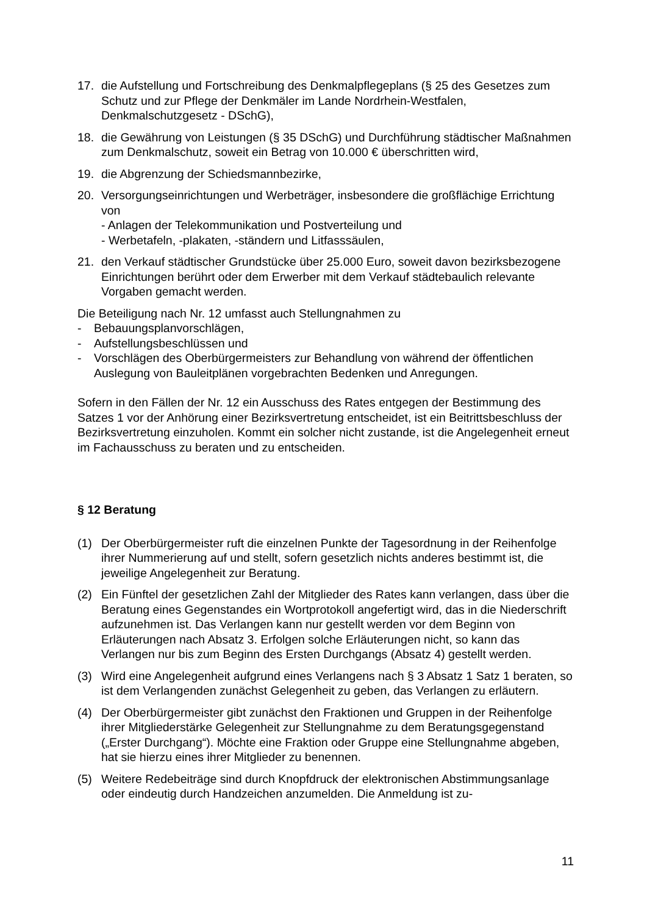17. die Aufstellung und Fortschreibung des Denkmalpflegeplans (§ 25 des Gesetzes zum Schutz und zur Pflege der Denkmäler im Lande Nordrhein-Westfalen, Denkmalschutzgesetz - DSchG),
18. die Gewährung von Leistungen (§ 35 DSchG) und Durchführung städtischer Maßnahmen zum Denkmalschutz, soweit ein Betrag von 10.000 € überschritten wird,
19. die Abgrenzung der Schiedsmannbezirke,
20. Versorgungseinrichtungen und Werbeträger, insbesondere die großflächige Errichtung von
- Anlagen der Telekommunikation und Postverteilung und
- Werbetafeln, -plakaten, -ständern und Litfasssäulen,
21. den Verkauf städtischer Grundstücke über 25.000 Euro, soweit davon bezirksbezogene Einrichtungen berührt oder dem Erwerber mit dem Verkauf städtebaulich relevante Vorgaben gemacht werden.
Die Beteiligung nach Nr. 12 umfasst auch Stellungnahmen zu
- Bebauungsplanvorschlägen,
- Aufstellungsbeschlüssen und
- Vorschlägen des Oberbürgermeisters zur Behandlung von während der öffentlichen Auslegung von Bauleitplänen vorgebrachten Bedenken und Anregungen.
Sofern in den Fällen der Nr. 12 ein Ausschuss des Rates entgegen der Bestimmung des Satzes 1 vor der Anhörung einer Bezirksvertretung entscheidet, ist ein Beitrittsbeschluss der Bezirksvertretung einzuholen. Kommt ein solcher nicht zustande, ist die Angelegenheit erneut im Fachausschuss zu beraten und zu entscheiden.
§ 12 Beratung
(1) Der Oberbürgermeister ruft die einzelnen Punkte der Tagesordnung in der Reihenfolge ihrer Nummerierung auf und stellt, sofern gesetzlich nichts anderes bestimmt ist, die jeweilige Angelegenheit zur Beratung.
(2) Ein Fünftel der gesetzlichen Zahl der Mitglieder des Rates kann verlangen, dass über die Beratung eines Gegenstandes ein Wortprotokoll angefertigt wird, das in die Niederschrift aufzunehmen ist. Das Verlangen kann nur gestellt werden vor dem Beginn von Erläuterungen nach Absatz 3. Erfolgen solche Erläuterungen nicht, so kann das Verlangen nur bis zum Beginn des Ersten Durchgangs (Absatz 4) gestellt werden.
(3) Wird eine Angelegenheit aufgrund eines Verlangens nach § 3 Absatz 1 Satz 1 beraten, so ist dem Verlangenden zunächst Gelegenheit zu geben, das Verlangen zu erläutern.
(4) Der Oberbürgermeister gibt zunächst den Fraktionen und Gruppen in der Reihenfolge ihrer Mitgliederstärke Gelegenheit zur Stellungnahme zu dem Beratungsgegenstand („Erster Durchgang“). Möchte eine Fraktion oder Gruppe eine Stellungnahme abgeben, hat sie hierzu eines ihrer Mitglieder zu benennen.
(5) Weitere Redebeiträge sind durch Knopfdruck der elektronischen Abstimmungsanlage oder eindeutig durch Handzeichen anzumelden. Die Anmeldung ist zu-
11